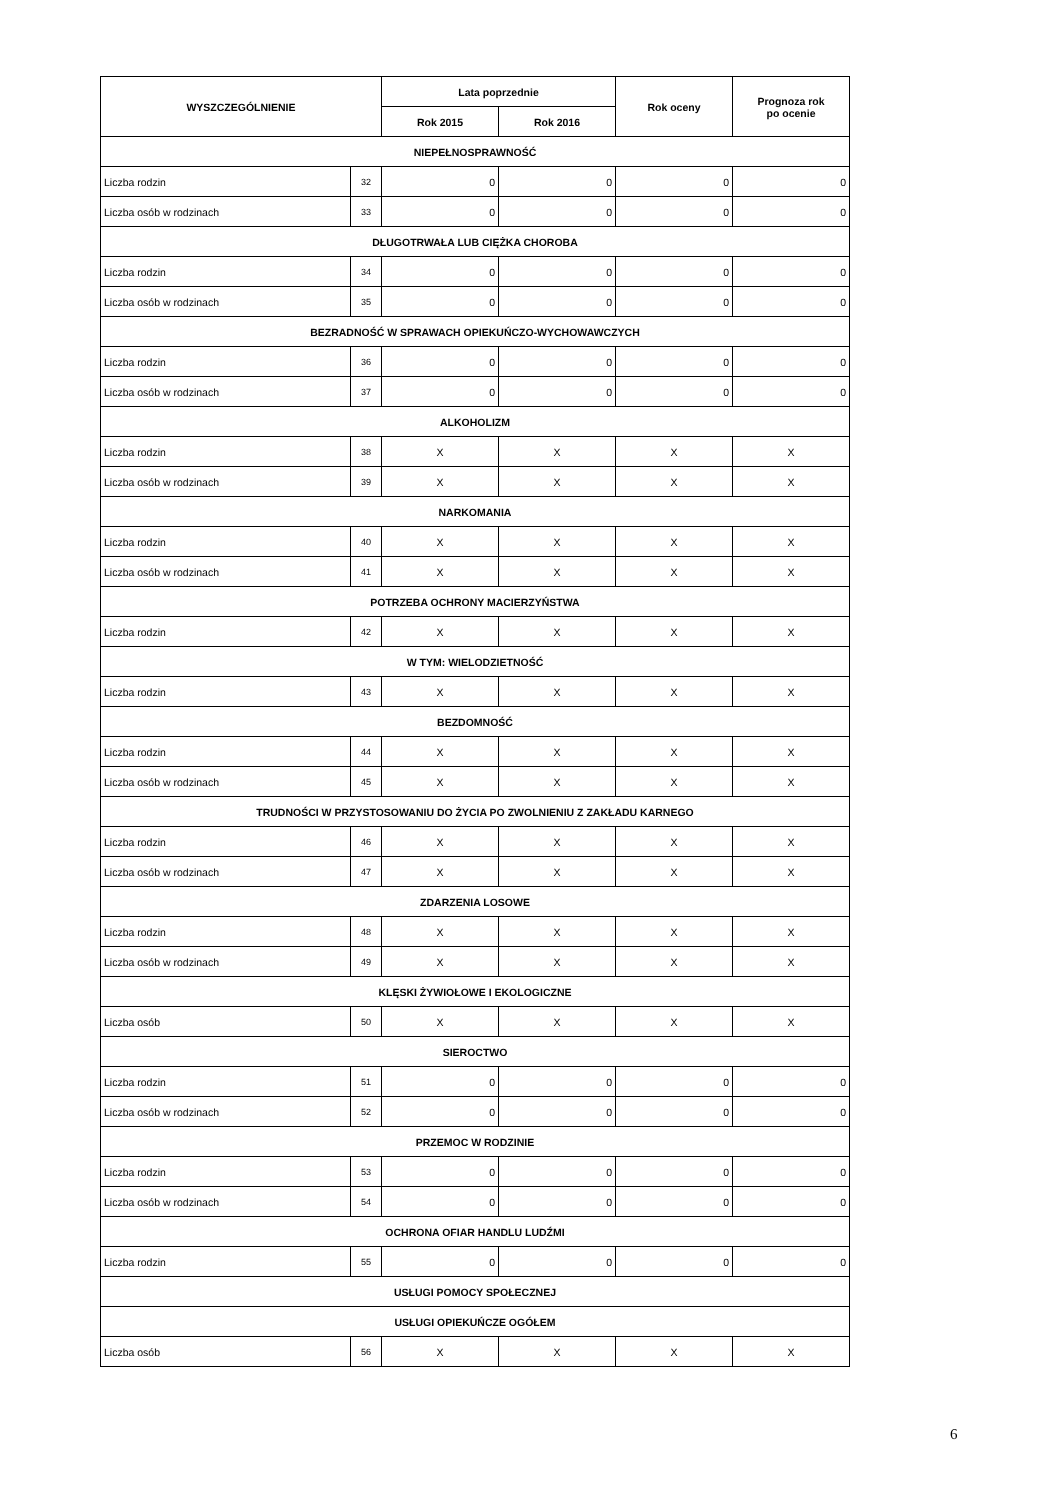| WYSZCZEGÓLNIENIE | | Lata poprzednie | | Rok oceny | Prognoza rok po ocenie |
| --- | --- | --- | --- | --- | --- |
| | | Rok 2015 | Rok 2016 | | |
| NIEPEŁNOSPRAWNOŚĆ | | | | | |
| Liczba rodzin | 32 | 0 | 0 | 0 | 0 |
| Liczba osób w rodzinach | 33 | 0 | 0 | 0 | 0 |
| DŁUGOTRWAŁA LUB CIĘŻKA CHOROBA | | | | | |
| Liczba rodzin | 34 | 0 | 0 | 0 | 0 |
| Liczba osób w rodzinach | 35 | 0 | 0 | 0 | 0 |
| BEZRADNOŚĆ W SPRAWACH OPIEKUŃCZO-WYCHOWAWCZYCH | | | | | |
| Liczba rodzin | 36 | 0 | 0 | 0 | 0 |
| Liczba osób w rodzinach | 37 | 0 | 0 | 0 | 0 |
| ALKOHOLIZM | | | | | |
| Liczba rodzin | 38 | X | X | X | X |
| Liczba osób w rodzinach | 39 | X | X | X | X |
| NARKOMANIA | | | | | |
| Liczba rodzin | 40 | X | X | X | X |
| Liczba osób w rodzinach | 41 | X | X | X | X |
| POTRZEBA OCHRONY MACIERZYŃSTWA | | | | | |
| Liczba rodzin | 42 | X | X | X | X |
| W TYM: WIELODZIETNOŚĆ | | | | | |
| Liczba rodzin | 43 | X | X | X | X |
| BEZDOMNOŚĆ | | | | | |
| Liczba rodzin | 44 | X | X | X | X |
| Liczba osób w rodzinach | 45 | X | X | X | X |
| TRUDNOŚCI W PRZYSTOSOWANIU DO ŻYCIA PO ZWOLNIENIU Z ZAKŁADU KARNEGO | | | | | |
| Liczba rodzin | 46 | X | X | X | X |
| Liczba osób w rodzinach | 47 | X | X | X | X |
| ZDARZENIA LOSOWE | | | | | |
| Liczba rodzin | 48 | X | X | X | X |
| Liczba osób w rodzinach | 49 | X | X | X | X |
| KLĘSKI ŻYWIOŁOWE I EKOLOGICZNE | | | | | |
| Liczba osób | 50 | X | X | X | X |
| SIEROCTWO | | | | | |
| Liczba rodzin | 51 | 0 | 0 | 0 | 0 |
| Liczba osób w rodzinach | 52 | 0 | 0 | 0 | 0 |
| PRZEMOC W RODZINIE | | | | | |
| Liczba rodzin | 53 | 0 | 0 | 0 | 0 |
| Liczba osób w rodzinach | 54 | 0 | 0 | 0 | 0 |
| OCHRONA OFIAR HANDLU LUDŹMI | | | | | |
| Liczba rodzin | 55 | 0 | 0 | 0 | 0 |
| USŁUGI POMOCY SPOŁECZNEJ | | | | | |
| USŁUGI OPIEKUŃCZE OGÓŁEM | | | | | |
| Liczba osób | 56 | X | X | X | X |
6